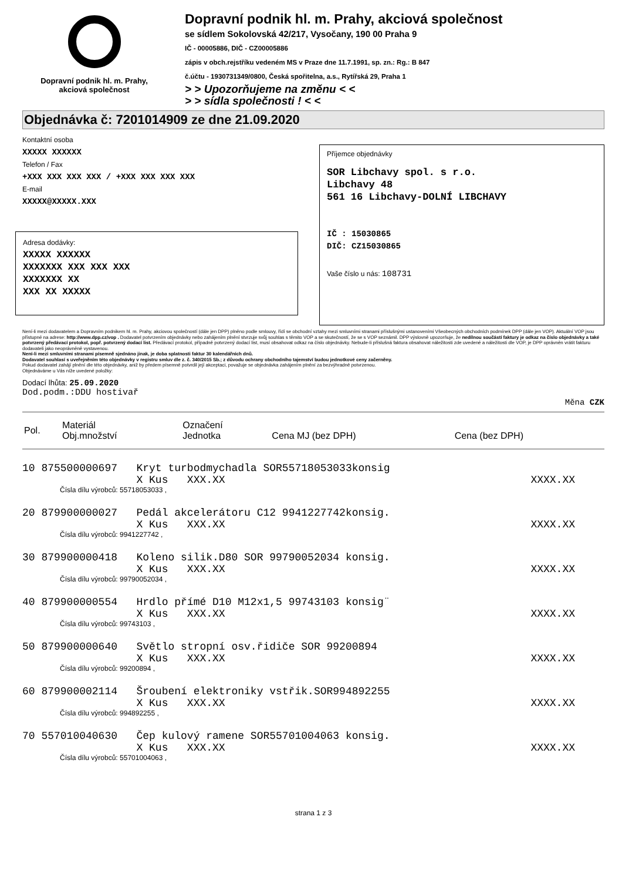Dopravní podnik hl. m. Prahy,
akciová společnost
Dopravní podnik hl. m. Prahy, akciová společnost
se sídlem Sokolovská 42/217, Vysočany, 190 00 Praha 9
IČ - 00005886, DIČ - CZ00005886
zápis v obch.rejstříku vedeném MS v Praze dne 11.7.1991, sp. zn.: Rg.: B 847
č.účtu - 1930731349/0800, Česká spořitelna, a.s., Rytířská 29, Praha 1
> > Upozorňujeme na změnu < <
> > sídla společnosti ! < <
Objednávka č: 7201014909 ze dne 21.09.2020
Kontaktní osoba
XXXXX XXXXXX
Telefon / Fax
+XXX XXX XXX XXX / +XXX XXX XXX XXX
E-mail
XXXXX@XXXXX.XXX
Adresa dodávky:
XXXXX XXXXXX
XXXXXXX XXX XXX XXX
XXXXXXX XX
XXX XX XXXXX
Příjemce objednávky
SOR Libchavy spol. s r.o.
Libchavy 48
561 16 Libchavy-DOLNÍ LIBCHAVY
IČ : 15030865
DIČ: CZ15030865
Vaše číslo u nás: 108731
Není-li mezi dodavatelem a Dopravním podnikem hl. m. Prahy, akciovou společností (dále jen DPP) plněno podle smlouvy, řídí se obchodní vztahy mezi smluvními stranami příslušnými ustanoveními Všeobecných obchodních podmínek DPP (dále jen VOP). Aktuální VOP jsou přístupné na adrese: http://www.dpp.cz/vop . Dodavatel potvrzením objednávky nebo zahájením plnění stvrzuje svůj souhlas s těmito VOP a se skutečností, že se s VOP seznámil. DPP výslovně upozorňuje, že nedílnou součástí faktury je odkaz na číslo objednávky a také potvrzený předávací protokol, popř. potvrzený dodací list. Předávací protokol, případně potvrzený dodací list, musí obsahovat odkaz na číslo objednávky. Nebude-li příslušná faktura obsahovat náležitosti zde uvedené a náležitosti dle VOP, je DPP oprávněn vrátit fakturu dodavateli jako neoprávněně vystavenou.
Není-li mezi smluvními stranami písemně sjednáno jinak, je doba splatnosti faktur 30 kalendářních dnů.
Dodavatel souhlasí s uveřejněním této objednávky v registru smluv dle z. č. 340/2015 Sb.; z důvodu ochrany obchodního tajemství budou jednotkové ceny začerněny.
Pokud dodavatel zahájí plnění dle této objednávky, aniž by předem písemně potvrdil její akceptaci, považuje se objednávka zahájením plnění za bezvýhradně potvrzenou.
Objednáváme u Vás níže uvedené položky:
Dodací lhůta: 25.09.2020
Dod.podm.:DDU hostivař
Měna CZK
| Pol. | Materiál Obj.množství | Označení Jednotka | Cena MJ (bez DPH) | Cena (bez DPH) |
| --- | --- | --- | --- | --- |
10 875500000697 Kryt turbodmychadla SOR55718053033konsig
X Kus XXX.XX XXXX.XX
Čísla dílu výrobců: 55718053033 ,
20 879900000027 Pedál akcelerátoru C12 9941227742konsig.
X Kus XXX.XX XXXX.XX
Čísla dílu výrobců: 9941227742 ,
30 879900000418 Koleno silik.D80 SOR 99790052034 konsig.
X Kus XXX.XX XXXX.XX
Čísla dílu výrobců: 99790052034 ,
40 879900000554 Hrdlo přímé D10 M12x1,5 99743103 konsig¨
X Kus XXX.XX XXXX.XX
Čísla dílu výrobců: 99743103 ,
50 879900000640 Světlo stropní osv.řidiče SOR 99200894
X Kus XXX.XX XXXX.XX
Čísla dílu výrobců: 99200894 ,
60 879900002114 Šroubení elektroniky vstřik.SOR994892255
X Kus XXX.XX XXXX.XX
Čísla dílu výrobců: 994892255 ,
70 557010040630 Čep kulový ramene SOR55701004063 konsig.
X Kus XXX.XX XXXX.XX
Čísla dílu výrobců: 55701004063 ,
strana 1 z 3